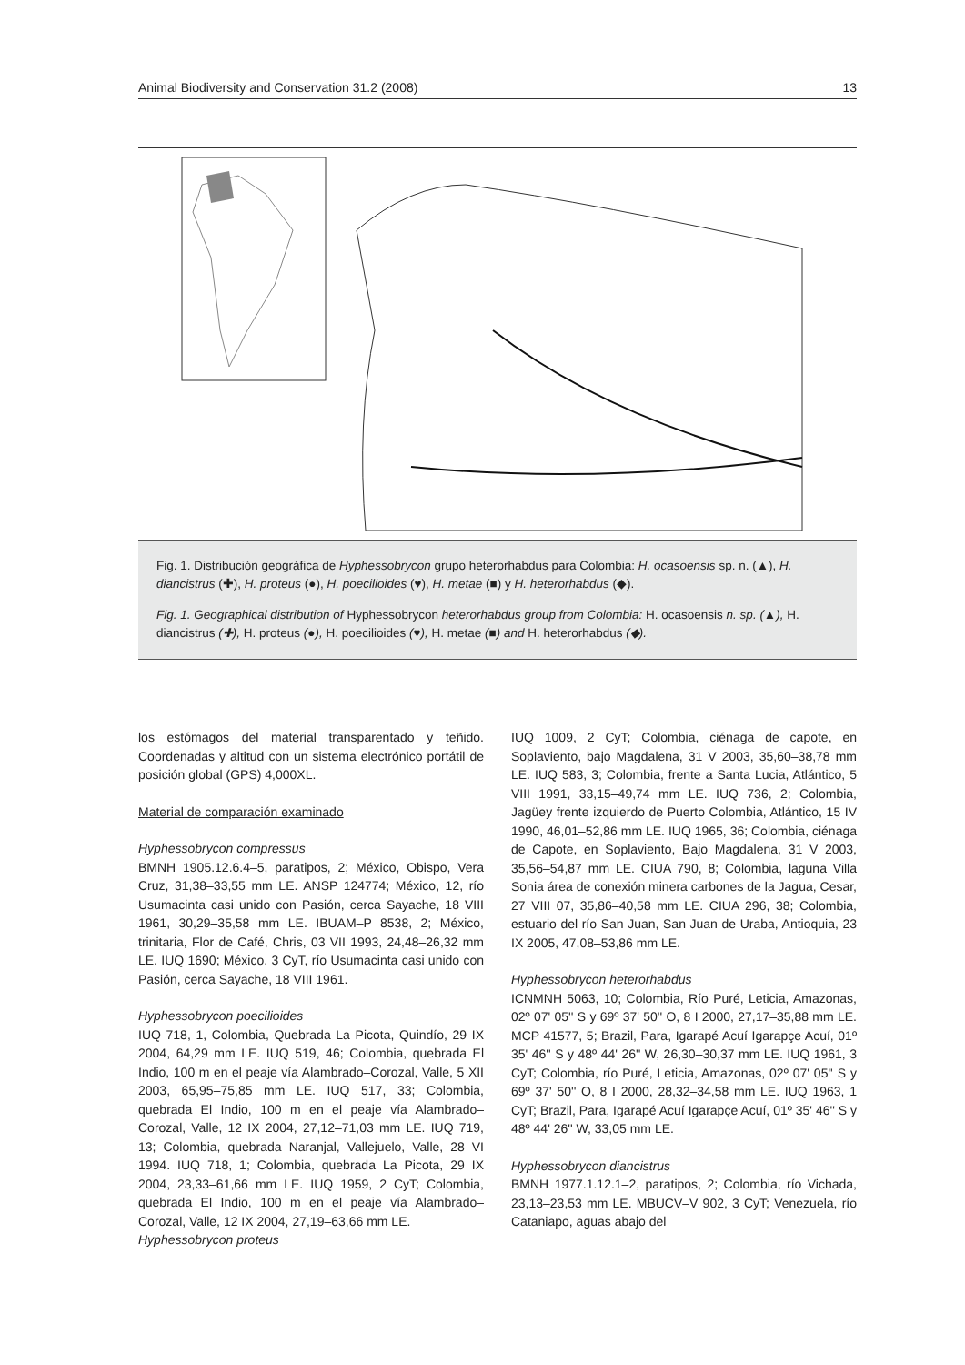Animal Biodiversity and Conservation 31.2 (2008) 13
Fig. 1. Distribución geográfica de Hyphessobrycon grupo heterorhabdus para Colombia: H. ocasoensis sp. n. (▲), H. diancistrus (✚), H. proteus (●), H. poecilioides (♥), H. metae (■) y H. heterorhabdus (◆).
Fig. 1. Geographical distribution of Hyphessobrycon heterorhabdus group from Colombia: H. ocasoensis n. sp. (▲), H. diancistrus (✚), H. proteus (●), H. poecilioides (♥), H. metae (■) and H. heterorhabdus (◆).
los estómagos del material transparentado y teñido. Coordenadas y altitud con un sistema electrónico portátil de posición global (GPS) 4,000XL.
Material de comparación examinado
Hyphessobrycon compressus
BMNH 1905.12.6.4–5, paratipos, 2; México, Obispo, Vera Cruz, 31,38–33,55 mm LE. ANSP 124774; México, 12, río Usumacinta casi unido con Pasión, cerca Sayache, 18 VIII 1961, 30,29–35,58 mm LE. IBUAM–P 8538, 2; México, trinitaria, Flor de Café, Chris, 03 VII 1993, 24,48–26,32 mm LE. IUQ 1690; México, 3 CyT, río Usumacinta casi unido con Pasión, cerca Sayache, 18 VIII 1961.
Hyphessobrycon poecilioides
IUQ 718, 1, Colombia, Quebrada La Picota, Quindío, 29 IX 2004, 64,29 mm LE. IUQ 519, 46; Colombia, quebrada El Indio, 100 m en el peaje vía Alambrado–Corozal, Valle, 5 XII 2003, 65,95–75,85 mm LE. IUQ 517, 33; Colombia, quebrada El Indio, 100 m en el peaje vía Alambrado–Corozal, Valle, 12 IX 2004, 27,12–71,03 mm LE. IUQ 719, 13; Colombia, quebrada Naranjal, Vallejuelo, Valle, 28 VI 1994. IUQ 718, 1; Colombia, quebrada La Picota, 29 IX 2004, 23,33–61,66 mm LE. IUQ 1959, 2 CyT; Colombia, quebrada El Indio, 100 m en el peaje vía Alambrado–Corozal, Valle, 12 IX 2004, 27,19–63,66 mm LE.
Hyphessobrycon proteus
IUQ 1009, 2 CyT; Colombia, ciénaga de capote, en Soplaviento, bajo Magdalena, 31 V 2003, 35,60–38,78 mm LE. IUQ 583, 3; Colombia, frente a Santa Lucia, Atlántico, 5 VIII 1991, 33,15–49,74 mm LE. IUQ 736, 2; Colombia, Jagüey frente izquierdo de Puerto Colombia, Atlántico, 15 IV 1990, 46,01–52,86 mm LE. IUQ 1965, 36; Colombia, ciénaga de Capote, en Soplaviento, Bajo Magdalena, 31 V 2003, 35,56–54,87 mm LE. CIUA 790, 8; Colombia, laguna Villa Sonia área de conexión minera carbones de la Jagua, Cesar, 27 VIII 07, 35,86–40,58 mm LE. CIUA 296, 38; Colombia, estuario del río San Juan, San Juan de Uraba, Antioquia, 23 IX 2005, 47,08–53,86 mm LE.
Hyphessobrycon heterorhabdus
ICNMNH 5063, 10; Colombia, Río Puré, Leticia, Amazonas, 02º 07' 05'' S y 69º 37' 50'' O, 8 I 2000, 27,17–35,88 mm LE. MCP 41577, 5; Brazil, Para, Igarapé Acuí Igarapçe Acuí, 01º 35' 46'' S y 48º 44' 26'' W, 26,30–30,37 mm LE. IUQ 1961, 3 CyT; Colombia, río Puré, Leticia, Amazonas, 02º 07' 05'' S y 69º 37' 50'' O, 8 I 2000, 28,32–34,58 mm LE. IUQ 1963, 1 CyT; Brazil, Para, Igarapé Acuí Igarapçe Acuí, 01º 35' 46'' S y 48º 44' 26'' W, 33,05 mm LE.
Hyphessobrycon diancistrus
BMNH 1977.1.12.1–2, paratipos, 2; Colombia, río Vichada, 23,13–23,53 mm LE. MBUCV–V 902, 3 CyT; Venezuela, río Cataniapo, aguas abajo del